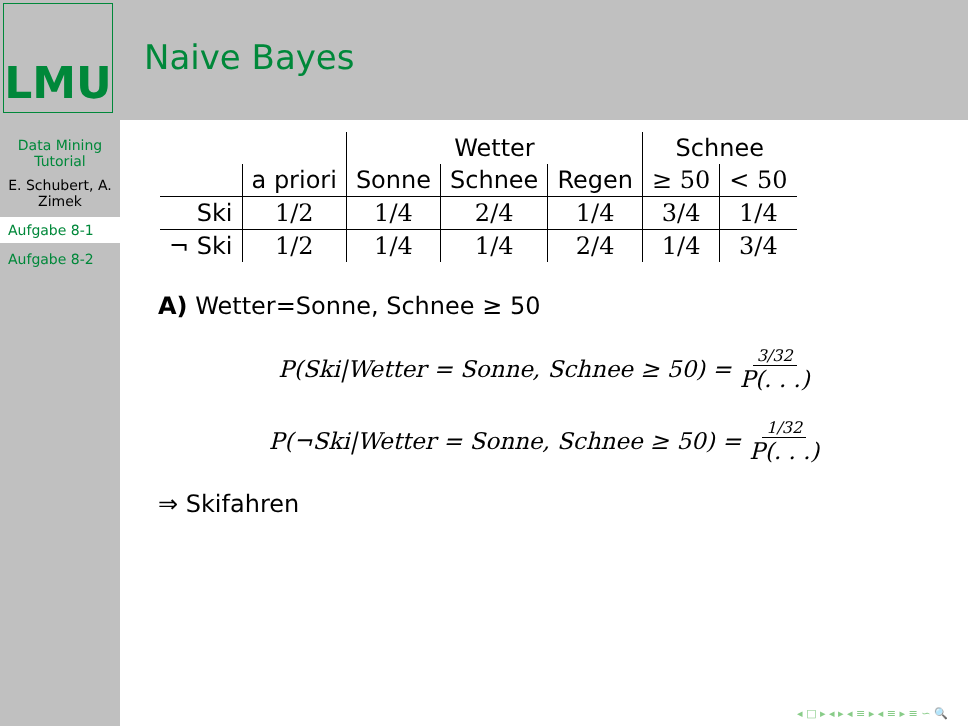LMU
Data Mining Tutorial
E. Schubert, A. Zimek
Aufgabe 8-1
Aufgabe 8-2
Naive Bayes
| | | Wetter | | | Schnee | |
| --- | --- | --- | --- | --- | --- | --- |
| | a priori | Sonne | Schnee | Regen | ≥ 50 | < 50 |
| Ski | 1/2 | 1/4 | 2/4 | 1/4 | 3/4 | 1/4 |
| ¬ Ski | 1/2 | 1/4 | 1/4 | 2/4 | 1/4 | 3/4 |
A) Wetter=Sonne, Schnee ≥ 50
P(Ski|Wetter = Sonne, Schnee ≥ 50) = 3/32 P(. . .)
P(¬Ski|Wetter = Sonne, Schnee ≥ 50) = 1/32 P(. . .)
⇒ Skifahren
◂ □ ▸ ◂ ▸ ◂ ≡ ▸ ◂ ≡ ▸ ≡ ∽ 🔍